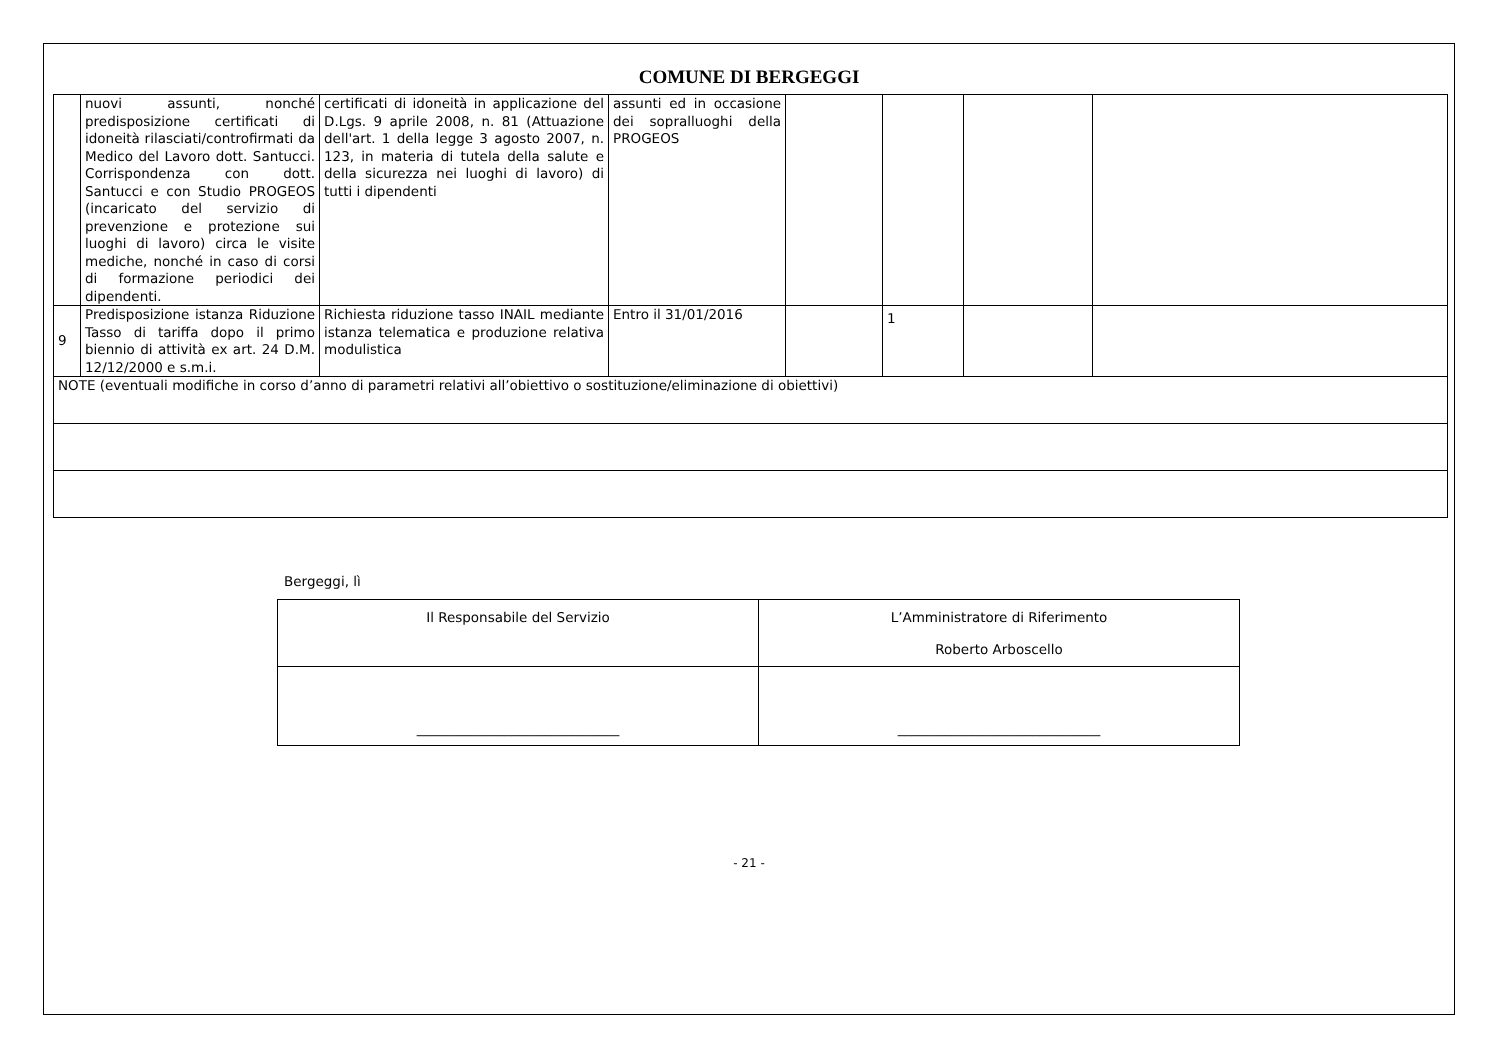COMUNE DI BERGEGGI
| | nuovi assunti, nonché predisposizione certificati di idoneità rilasciati/controfirmati da Medico del Lavoro dott. Santucci. Corrispondenza con dott. Santucci e con Studio PROGEOS (incaricato del servizio di prevenzione e protezione sui luoghi di lavoro) circa le visite mediche, nonché in caso di corsi di formazione periodici dei dipendenti. | certificati di idoneità in applicazione del D.Lgs. 9 aprile 2008, n. 81 (Attuazione dell'art. 1 della legge 3 agosto 2007, n. 123, in materia di tutela della salute e della sicurezza nei luoghi di lavoro) di tutti i dipendenti | assunti ed in occasione dei sopralluoghi della PROGEOS | | | | |
| 9 | Predisposizione istanza Riduzione Tasso di tariffa dopo il primo biennio di attività ex art. 24 D.M. 12/12/2000 e s.m.i. | Richiesta riduzione tasso INAIL mediante istanza telematica e produzione relativa modulistica | Entro il 31/01/2016 | | 1 | | |
| NOTE (eventuali modifiche in corso d’anno di parametri relativi all’obiettivo o sostituzione/eliminazione di obiettivi) | | | | | | | |
Bergeggi, lì
| Il Responsabile del Servizio | L’Amministratore di Riferimento Roberto Arboscello |
| ______________________________ | ______________________________ |
- 21 -